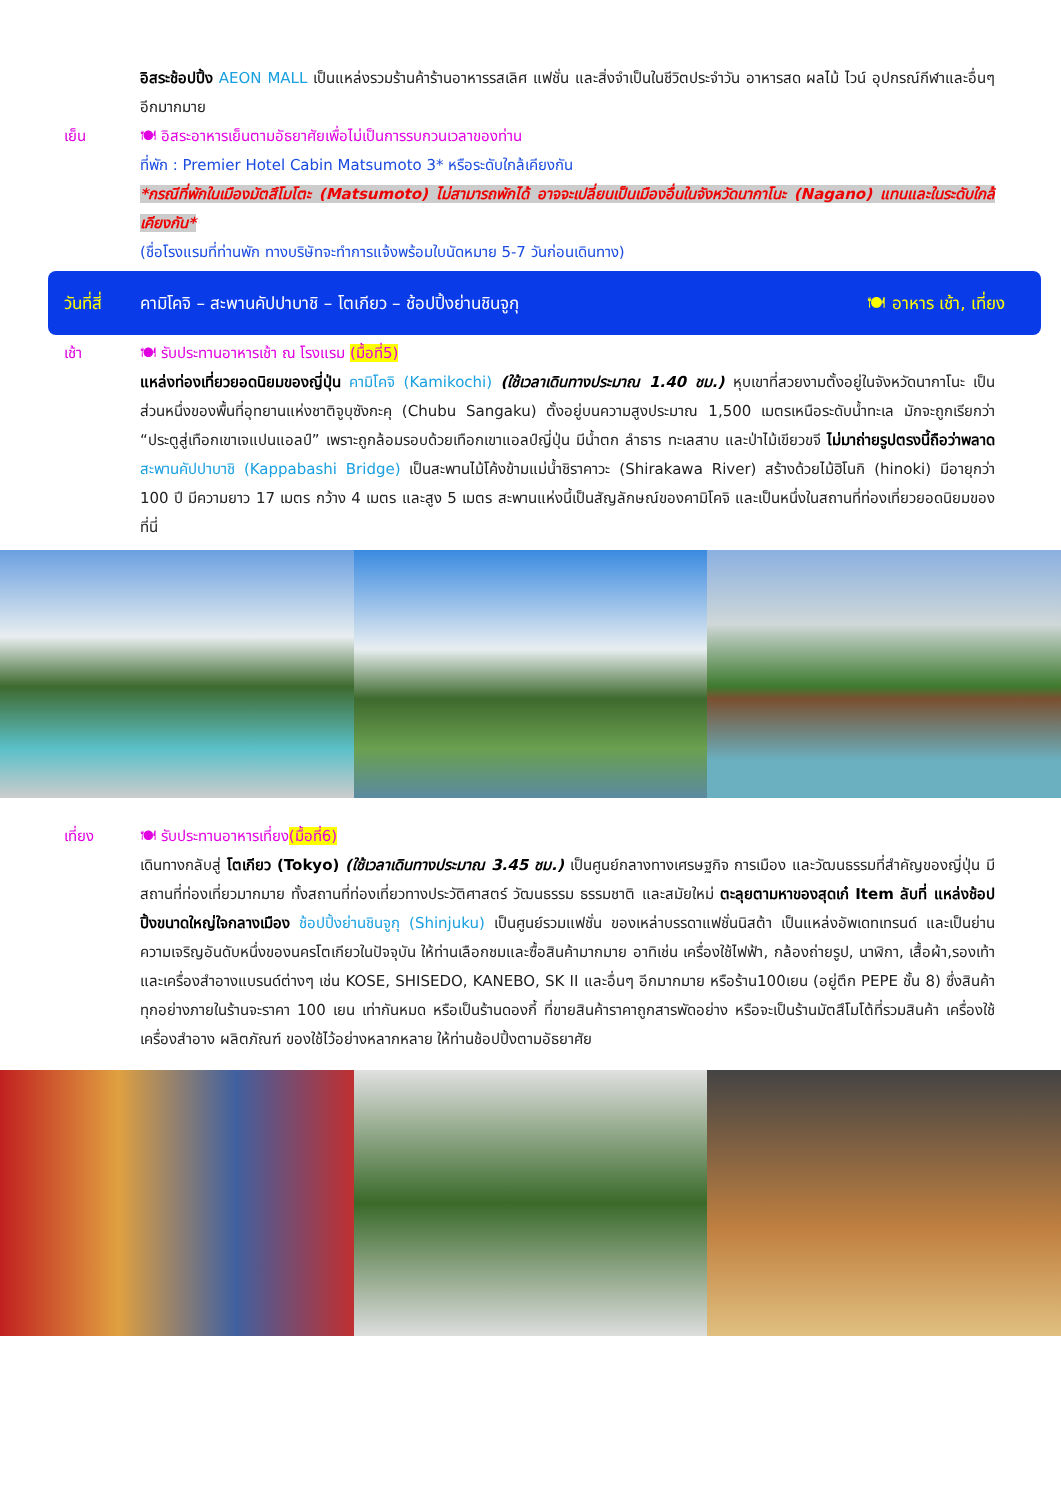อิสระช้อปปิ้ง AEON MALL เป็นแหล่งรวมร้านค้าร้านอาหารรสเลิศ แฟชั่น และสิ่งจำเป็นในชีวิตประจำวัน อาหารสด ผลไม้ ไวน์ อุปกรณ์กีฬาและอื่นๆ อีกมากมาย
เย็น 🍽 อิสระอาหารเย็นตามอัธยาศัยเพื่อไม่เป็นการรบกวนเวลาของท่าน
ที่พัก : Premier Hotel Cabin Matsumoto 3* หรือระดับใกล้เคียงกัน
*กรณีที่พักในเมืองมัตสึโมโตะ (Matsumoto) ไม่สามารถพักได้ อาจจะเปลี่ยนเป็นเมืองอื่นในจังหวัดนากาโนะ (Nagano) แทนและในระดับใกล้เคียงกัน*
(ชื่อโรงแรมที่ท่านพัก ทางบริษัทจะทำการแจ้งพร้อมใบนัดหมาย 5-7 วันก่อนเดินทาง)
วันที่สี่ คามิโคจิ – สะพานคัปปาบาชิ – โตเกียว – ช้อปปิ้งย่านชินจูกุ 🍽 อาหาร เช้า, เที่ยง
เช้า 🍽 รับประทานอาหารเช้า ณ โรงแรม (มื้อที่5)
แหล่งท่องเที่ยวยอดนิยมของญี่ปุ่น คามิโคจิ (Kamikochi) (ใช้เวลาเดินทางประมาณ 1.40 ชม.) หุบเขาที่สวยงามตั้งอยู่ในจังหวัดนากาโนะ เป็นส่วนหนึ่งของพื้นที่อุทยานแห่งชาติจูบุซังกะคุ (Chubu Sangaku) ตั้งอยู่บนความสูงประมาณ 1,500 เมตรเหนือระดับน้ำทะเล มักจะถูกเรียกว่า “ประตูสู่เทือกเขาเจแปนแอลป์” เพราะถูกล้อมรอบด้วยเทือกเขาแอลป์ญี่ปุ่น มีน้ำตก ลำธาร ทะเลสาบ และป่าไม้เขียวขจี ไม่มาถ่ายรูปตรงนี้ถือว่าพลาด สะพานคัปปาบาชิ (Kappabashi Bridge) เป็นสะพานไม้โค้งข้ามแม่น้ำชิราคาวะ (Shirakawa River) สร้างด้วยไม้ฮิโนกิ (hinoki) มีอายุกว่า 100 ปี มีความยาว 17 เมตร กว้าง 4 เมตร และสูง 5 เมตร สะพานแห่งนี้เป็นสัญลักษณ์ของคามิโคจิ และเป็นหนึ่งในสถานที่ท่องเที่ยวยอดนิยมของที่นี่
เที่ยง 🍽 รับประทานอาหารเที่ยง(มื้อที่6)
เดินทางกลับสู่ โตเกียว (Tokyo) (ใช้เวลาเดินทางประมาณ 3.45 ชม.) เป็นศูนย์กลางทางเศรษฐกิจ การเมือง และวัฒนธรรมที่สำคัญของญี่ปุ่น มีสถานที่ท่องเที่ยวมากมาย ทั้งสถานที่ท่องเที่ยวทางประวัติศาสตร์ วัฒนธรรม ธรรมชาติ และสมัยใหม่ ตะลุยตามหาของสุดเก๋ Item ลับที่ แหล่งช้อปปิ้งขนาดใหญ่ใจกลางเมือง ช้อปปิ้งย่านชินจูกุ (Shinjuku) เป็นศูนย์รวมแฟชั่น ของเหล่าบรรดาแฟชั่นนิสต้า เป็นแหล่งอัพเดทเทรนด์ และเป็นย่านความเจริญอันดับหนึ่งของนครโตเกียวในปัจจุบัน ให้ท่านเลือกชมและซื้อสินค้ามากมาย อาทิเช่น เครื่องใช้ไฟฟ้า, กล้องถ่ายรูป, นาฬิกา, เสื้อผ้า,รองเท้า และเครื่องสำอางแบรนด์ต่างๆ เช่น KOSE, SHISEDO, KANEBO, SK II และอื่นๆ อีกมากมาย หรือร้าน100เยน (อยู่ตึก PEPE ชั้น 8) ซึ่งสินค้าทุกอย่างภายในร้านจะราคา 100 เยน เท่ากันหมด หรือเป็นร้านดองกี้ ที่ขายสินค้าราคาถูกสารพัดอย่าง หรือจะเป็นร้านมัตสึโมโต้ที่รวมสินค้า เครื่องใช้เครื่องสำอาง ผลิตภัณฑ์ ของใช้ไว้อย่างหลากหลาย ให้ท่านช้อปปิ้งตามอัธยาศัย